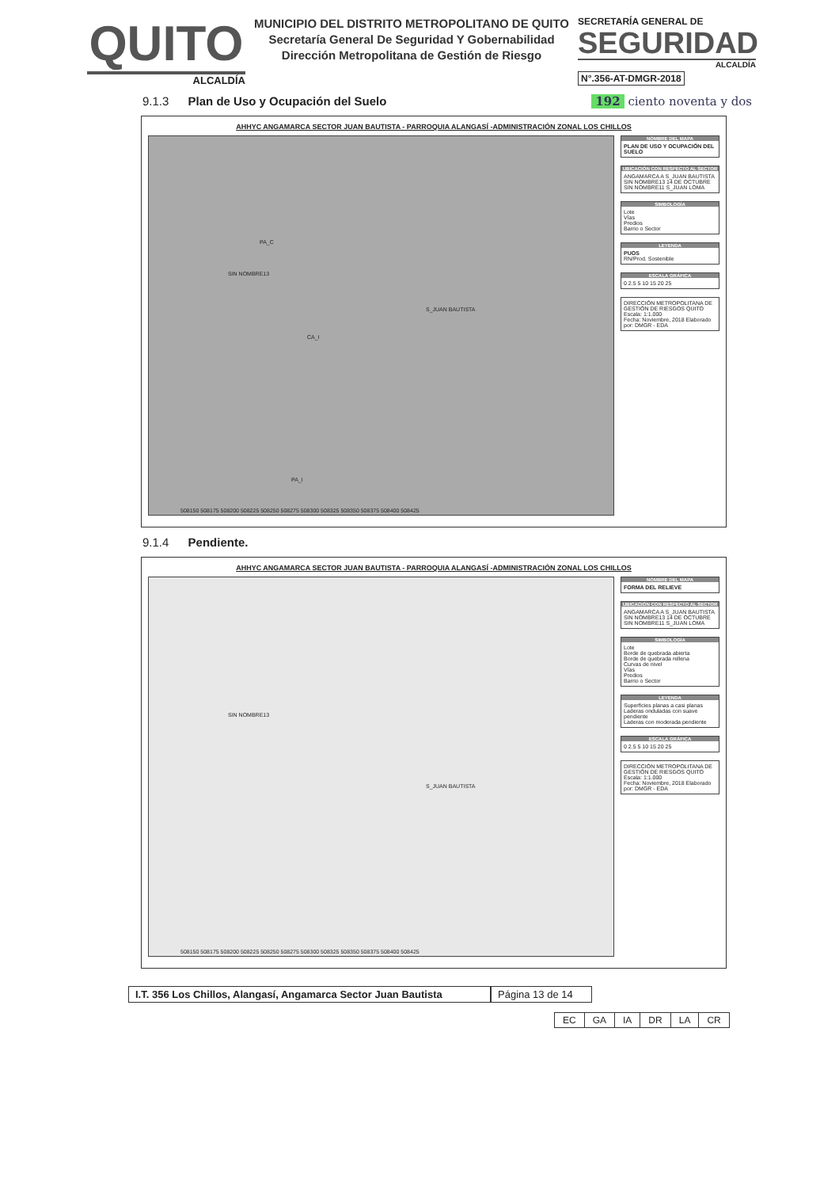QUITO
ALCALDÍA
MUNICIPIO DEL DISTRITO METROPOLITANO DE QUITO
Secretaría General De Seguridad Y Gobernabilidad
Dirección Metropolitana de Gestión de Riesgo
SECRETARÍA GENERAL DE
SEGURIDAD
ALCALDÍA
N°.356-AT-DMGR-2018
9.1.3 Plan de Uso y Ocupación del Suelo 192 ciento noventa y dos
AHHYC ANGAMARCA SECTOR JUAN BAUTISTA - PARROQUIA ALANGASÍ -ADMINISTRACIÓN ZONAL LOS CHILLOS
SIN NOMBRE13
S_JUAN BAUTISTA
PA_C
CA_I
PA_I
508150 508175 508200 508225 508250 508275 508300 508325 508350 508375 508400 508425
NOMBRE DEL MAPA
PLAN DE USO Y OCUPACIÓN DEL SUELO
UBICACIÓN CON RESPECTO AL SECTOR
ANGAMARCA A S_JUAN BAUTISTA SIN NOMBRE13 14 DE OCTUBRE SIN NOMBRE11 S_JUAN LOMA
SIMBOLOGÍA
Lote
Vías
Predios
Barrio o Sector
LEYENDA
PUOS
RN/Prod. Sostenible
ESCALA GRÁFICA
0 2.5 5 10 15 20 25
DIRECCIÓN METROPOLITANA DE GESTIÓN DE RIESGOS QUITO
Escala: 1:1.000
Fecha: Noviembre, 2018 Elaborado por: DMGR - EDA
9.1.4 Pendiente.
AHHYC ANGAMARCA SECTOR JUAN BAUTISTA - PARROQUIA ALANGASÍ -ADMINISTRACIÓN ZONAL LOS CHILLOS
SIN NOMBRE13
S_JUAN BAUTISTA
508150 508175 508200 508225 508250 508275 508300 508325 508350 508375 508400 508425
NOMBRE DEL MAPA
FORMA DEL RELIEVE
UBICACIÓN CON RESPECTO AL SECTOR
ANGAMARCA A S_JUAN BAUTISTA SIN NOMBRE13 14 DE OCTUBRE SIN NOMBRE11 S_JUAN LOMA
SIMBOLOGÍA
Lote
Borde de quebrada abierta
Borde de quebrada rellena
Curvas de nivel
Vías
Predios
Barrio o Sector
LEYENDA
Superficies planas a casi planas
Laderas onduladas con suave pendiente
Laderas con moderada pendiente
ESCALA GRÁFICA
0 2.5 5 10 15 20 25
DIRECCIÓN METROPOLITANA DE GESTIÓN DE RIESGOS QUITO
Escala: 1:1.000
Fecha: Noviembre, 2018 Elaborado por: DMGR - EDA
I.T. 356 Los Chillos, Alangasí, Angamarca Sector Juan Bautista
Página 13 de 14
| EC | GA | IA | DR | LA | CR |